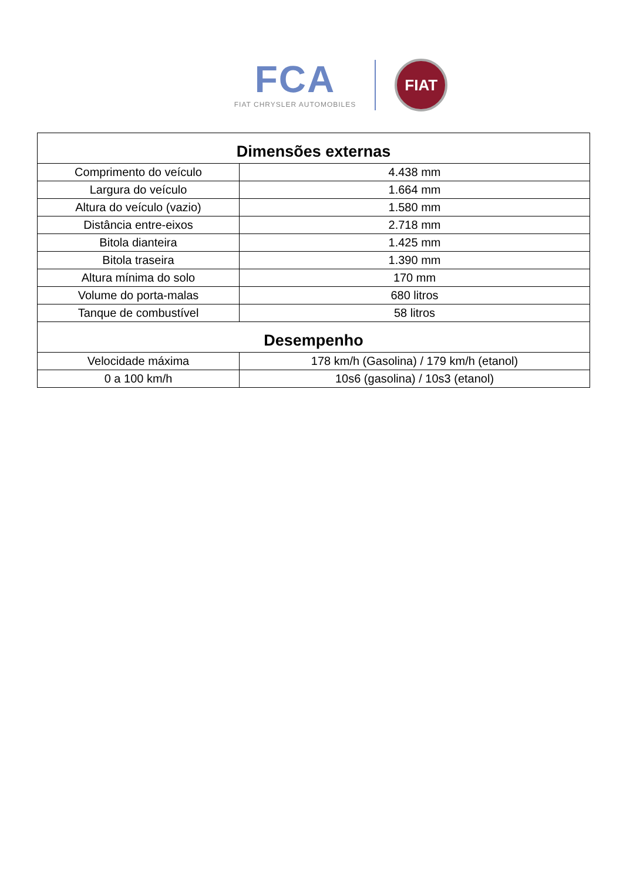FCA
FIAT CHRYSLER AUTOMOBILES
FIAT
| Dimensões externas | |
| --- | --- |
| Comprimento do veículo | 4.438 mm |
| Largura do veículo | 1.664 mm |
| Altura do veículo (vazio) | 1.580 mm |
| Distância entre-eixos | 2.718 mm |
| Bitola dianteira | 1.425 mm |
| Bitola traseira | 1.390 mm |
| Altura mínima do solo | 170 mm |
| Volume do porta-malas | 680 litros |
| Tanque de combustível | 58 litros |
| Desempenho | |
| Velocidade máxima | 178 km/h (Gasolina) / 179 km/h (etanol) |
| 0 a 100 km/h | 10s6 (gasolina) / 10s3 (etanol) |